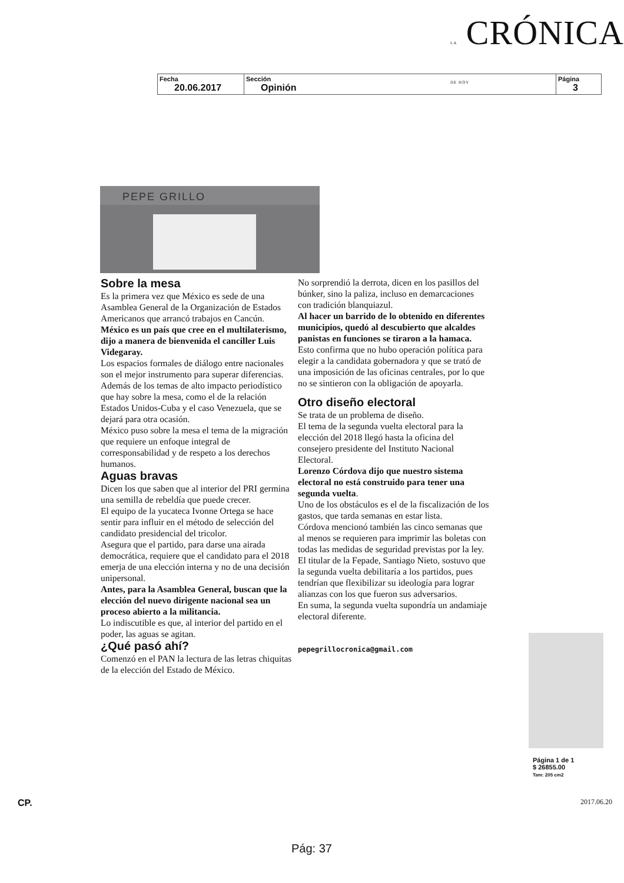LA CRÓNICA DE HOY
| Fecha 20.06.2017 | Sección Opinión | Página 3 |
PEPE GRILLO
Sobre la mesa
Es la primera vez que México es sede de una Asamblea General de la Organización de Estados Americanos que arrancó trabajos en Cancún.
México es un país que cree en el multilaterismo, dijo a manera de bienvenida el canciller Luis Videgaray.
Los espacios formales de diálogo entre nacionales son el mejor instrumento para superar diferencias.
Además de los temas de alto impacto periodístico que hay sobre la mesa, como el de la relación Estados Unidos-Cuba y el caso Venezuela, que se dejará para otra ocasión.
México puso sobre la mesa el tema de la migración que requiere un enfoque integral de corresponsabilidad y de respeto a los derechos humanos.
Aguas bravas
Dicen los que saben que al interior del PRI germina una semilla de rebeldía que puede crecer.
El equipo de la yucateca Ivonne Ortega se hace sentir para influir en el método de selección del candidato presidencial del tricolor.
Asegura que el partido, para darse una airada democrática, requiere que el candidato para el 2018 emerja de una elección interna y no de una decisión unipersonal.
Antes, para la Asamblea General, buscan que la elección del nuevo dirigente nacional sea un proceso abierto a la militancia.
Lo indiscutible es que, al interior del partido en el poder, las aguas se agitan.
¿Qué pasó ahí?
Comenzó en el PAN la lectura de las letras chiquitas de la elección del Estado de México.
No sorprendió la derrota, dicen en los pasillos del búnker, sino la paliza, incluso en demarcaciones con tradición blanquiazul.
Al hacer un barrido de lo obtenido en diferentes municipios, quedó al descubierto que alcaldes panistas en funciones se tiraron a la hamaca.
Esto confirma que no hubo operación política para elegir a la candidata gobernadora y que se trató de una imposición de las oficinas centrales, por lo que no se sintieron con la obligación de apoyarla.
Otro diseño electoral
Se trata de un problema de diseño.
El tema de la segunda vuelta electoral para la elección del 2018 llegó hasta la oficina del consejero presidente del Instituto Nacional Electoral.
Lorenzo Córdova dijo que nuestro sistema electoral no está construido para tener una segunda vuelta.
Uno de los obstáculos es el de la fiscalización de los gastos, que tarda semanas en estar lista.
Córdova mencionó también las cinco semanas que al menos se requieren para imprimir las boletas con todas las medidas de seguridad previstas por la ley.
El titular de la Fepade, Santiago Nieto, sostuvo que la segunda vuelta debilitaría a los partidos, pues tendrían que flexibilizar su ideología para lograr alianzas con los que fueron sus adversarios.
En suma, la segunda vuelta supondría un andamiaje electoral diferente.
pepegrillocronica@gmail.com
Página 1 de 1
$ 26855.00
Tam: 205 cm2
CP. 2017.06.20
Pág: 37